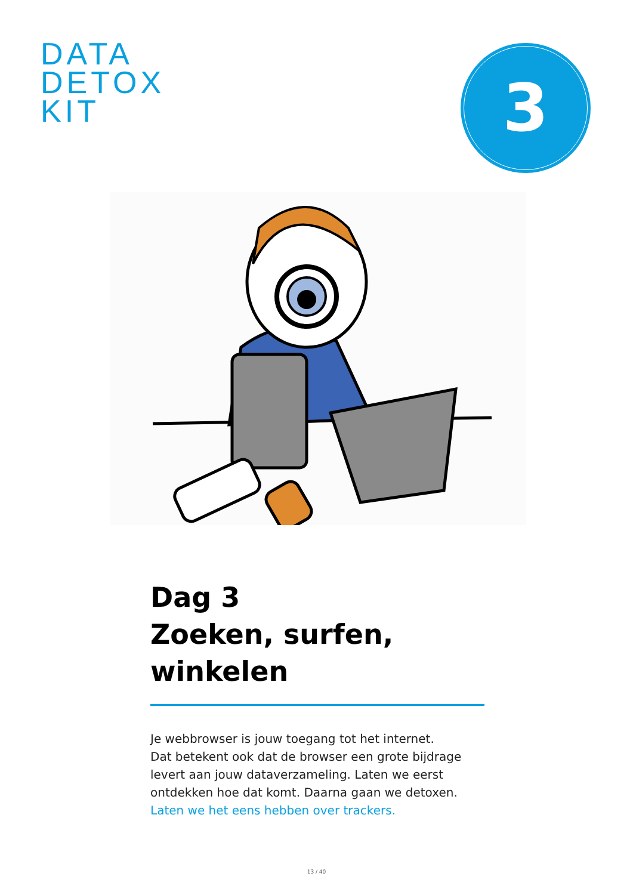DATA
DETOX
KIT
3
Dag 3
Zoeken, surfen,
winkelen
Je webbrowser is jouw toegang tot het internet.
Dat betekent ook dat de browser een grote bijdrage levert aan jouw dataverzameling. Laten we eerst ontdekken hoe dat komt. Daarna gaan we detoxen. Laten we het eens hebben over trackers.
13 / 40